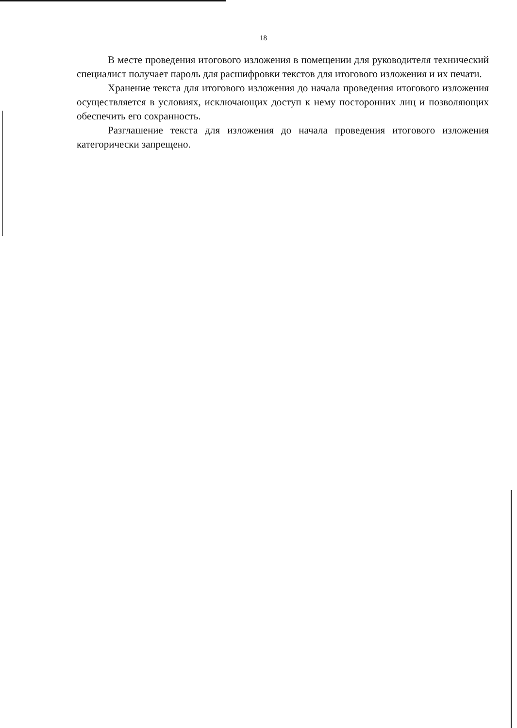18
В месте проведения итогового изложения в помещении для руководителя технический специалист получает пароль для расшифровки текстов для итогового изложения и их печати.
Хранение текста для итогового изложения до начала проведения итогового изложения осуществляется в условиях, исключающих доступ к нему посторонних лиц и позволяющих обеспечить его сохранность.
Разглашение текста для изложения до начала проведения итогового изложения категорически запрещено.